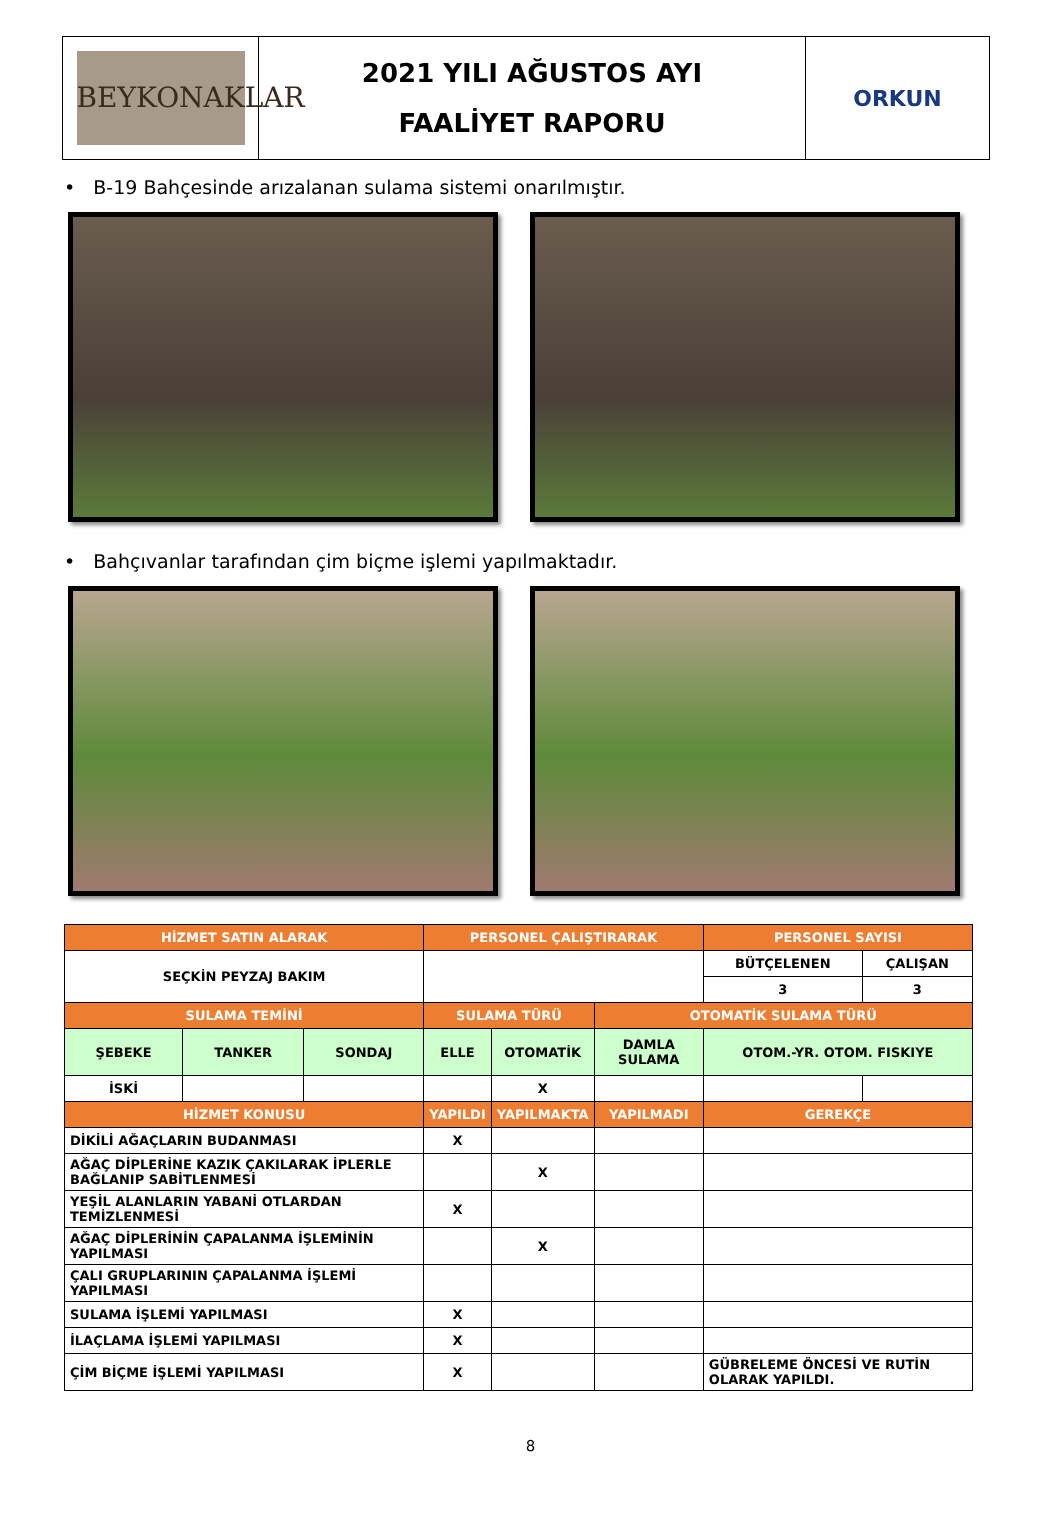BEYKONAKLAR
2021 YILI AĞUSTOS AYI
FAALİYET RAPORU
ORKUN
• B-19 Bahçesinde arızalanan sulama sistemi onarılmıştır.
• Bahçıvanlar tarafından çim biçme işlemi yapılmaktadır.
| HİZMET SATIN ALARAK | | | PERSONEL ÇALIŞTIRARAK | | | PERSONEL SAYISI | |
| --- | --- | --- | --- | --- | --- | --- | --- |
| SEÇKİN PEYZAJ BAKIM | | | | | | BÜTÇELENEN | ÇALIŞAN |
| | | | | | | 3 | 3 |
| SULAMA TEMİNİ | | | SULAMA TÜRÜ | | OTOMATİK SULAMA TÜRÜ | | |
| ŞEBEKE | TANKER | SONDAJ | ELLE | OTOMATİK | DAMLA SULAMA | OTOM.-YR. OTOM. FISKIYE | |
| İSKİ | | | | X | | | |
| HİZMET KONUSU | | | YAPILDI | YAPILMAKTA | YAPILMADI | GEREKÇE | |
| DİKİLİ AĞAÇLARIN BUDANMASI | | | X | | | | |
| AĞAÇ DİPLERİNE KAZIK ÇAKILARAK İPLERLE BAĞLANIP SABİTLENMESİ | | | | X | | | |
| YEŞİL ALANLARIN YABANİ OTLARDAN TEMİZLENMESİ | | | X | | | | |
| AĞAÇ DİPLERİNİN ÇAPALANMA İŞLEMİNİN YAPILMASI | | | | X | | | |
| ÇALI GRUPLARININ ÇAPALANMA İŞLEMİ YAPILMASI | | | | | | | |
| SULAMA İŞLEMİ YAPILMASI | | | X | | | | |
| İLAÇLAMA İŞLEMİ YAPILMASI | | | X | | | | |
| ÇİM BİÇME İŞLEMİ YAPILMASI | | | X | | | GÜBRELEME ÖNCESİ VE RUTİN OLARAK YAPILDI. | |
8